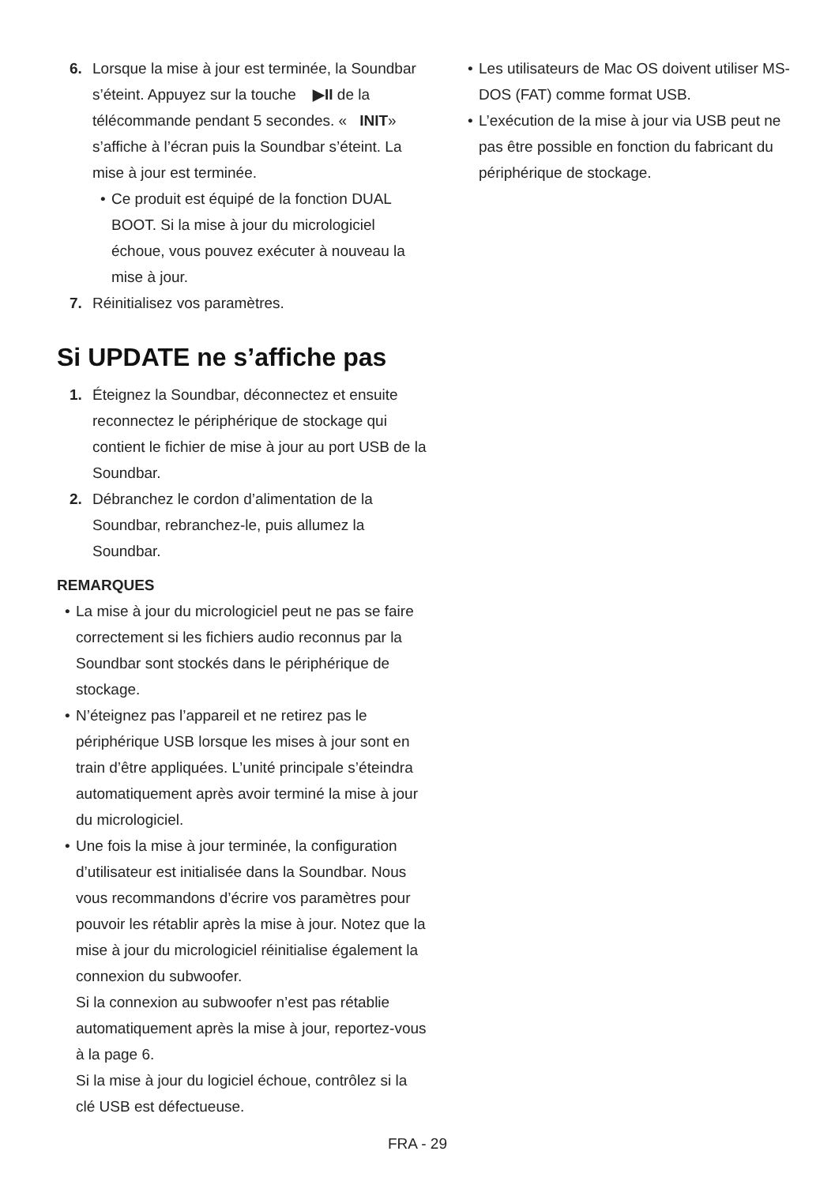6. Lorsque la mise à jour est terminée, la Soundbar s’éteint. Appuyez sur la touche ▶II de la télécommande pendant 5 secondes. « INIT» s’affiche à l’écran puis la Soundbar s’éteint. La mise à jour est terminée.
• Ce produit est équipé de la fonction DUAL BOOT. Si la mise à jour du micrologiciel échoue, vous pouvez exécuter à nouveau la mise à jour.
7. Réinitialisez vos paramètres.
Si UPDATE ne s’affiche pas
1. Éteignez la Soundbar, déconnectez et ensuite reconnectez le périphérique de stockage qui contient le fichier de mise à jour au port USB de la Soundbar.
2. Débranchez le cordon d’alimentation de la Soundbar, rebranchez-le, puis allumez la Soundbar.
REMARQUES
• La mise à jour du micrologiciel peut ne pas se faire correctement si les fichiers audio reconnus par la Soundbar sont stockés dans le périphérique de stockage.
• N’éteignez pas l’appareil et ne retirez pas le périphérique USB lorsque les mises à jour sont en train d’être appliquées. L’unité principale s’éteindra automatiquement après avoir terminé la mise à jour du micrologiciel.
• Une fois la mise à jour terminée, la configuration d’utilisateur est initialisée dans la Soundbar. Nous vous recommandons d’écrire vos paramètres pour pouvoir les rétablir après la mise à jour. Notez que la mise à jour du micrologiciel réinitialise également la connexion du subwoofer.
Si la connexion au subwoofer n’est pas rétablie automatiquement après la mise à jour, reportez-vous à la page 6.
Si la mise à jour du logiciel échoue, contrôlez si la clé USB est défectueuse.
• Les utilisateurs de Mac OS doivent utiliser MS-DOS (FAT) comme format USB.
• L’exécution de la mise à jour via USB peut ne pas être possible en fonction du fabricant du périphérique de stockage.
FRA - 29